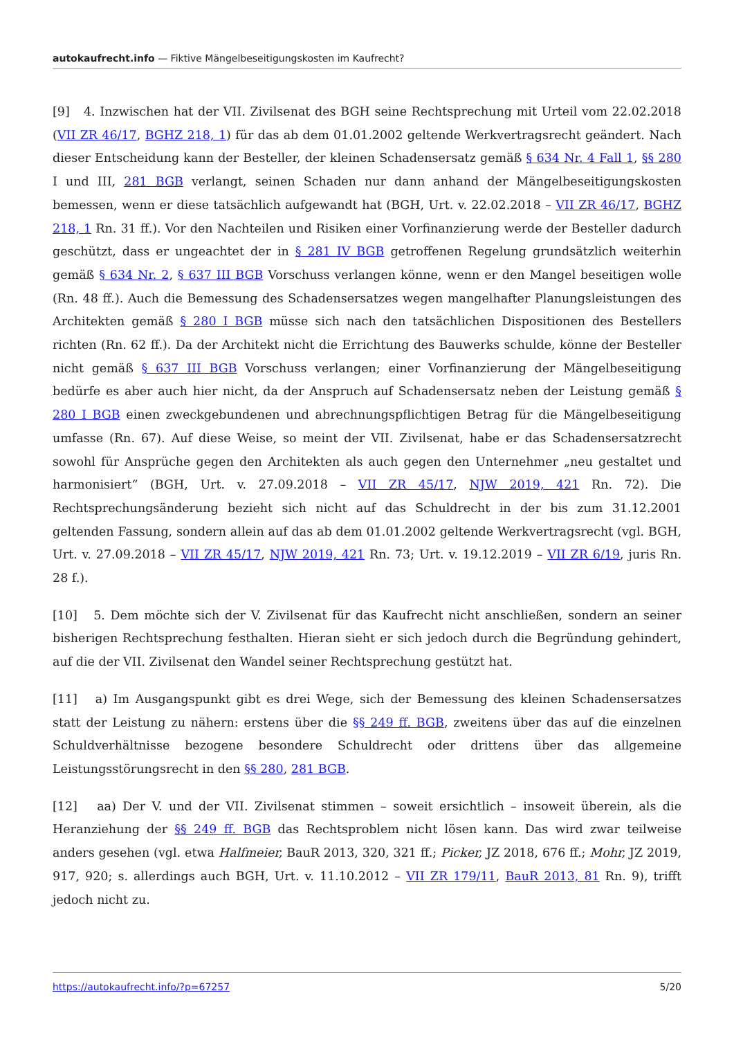autokaufrecht.info — Fiktive Mängelbeseitigungskosten im Kaufrecht?
[9] 4. Inzwischen hat der VII. Zivilsenat des BGH seine Rechtsprechung mit Urteil vom 22.02.2018 (VII ZR 46/17, BGHZ 218, 1) für das ab dem 01.01.2002 geltende Werkvertragsrecht geändert. Nach dieser Entscheidung kann der Besteller, der kleinen Schadensersatz gemäß § 634 Nr. 4 Fall 1, §§ 280 I und III, 281 BGB verlangt, seinen Schaden nur dann anhand der Mängelbeseitigungskosten bemessen, wenn er diese tatsächlich aufgewandt hat (BGH, Urt. v. 22.02.2018 – VII ZR 46/17, BGHZ 218, 1 Rn. 31 ff.). Vor den Nachteilen und Risiken einer Vorfinanzierung werde der Besteller dadurch geschützt, dass er ungeachtet der in § 281 IV BGB getroffenen Regelung grundsätzlich weiterhin gemäß § 634 Nr. 2, § 637 III BGB Vorschuss verlangen könne, wenn er den Mangel beseitigen wolle (Rn. 48 ff.). Auch die Bemessung des Schadensersatzes wegen mangelhafter Planungsleistungen des Architekten gemäß § 280 I BGB müsse sich nach den tatsächlichen Dispositionen des Bestellers richten (Rn. 62 ff.). Da der Architekt nicht die Errichtung des Bauwerks schulde, könne der Besteller nicht gemäß § 637 III BGB Vorschuss verlangen; einer Vorfinanzierung der Mängelbeseitigung bedürfe es aber auch hier nicht, da der Anspruch auf Schadensersatz neben der Leistung gemäß § 280 I BGB einen zweckgebundenen und abrechnungspflichtigen Betrag für die Mängelbeseitigung umfasse (Rn. 67). Auf diese Weise, so meint der VII. Zivilsenat, habe er das Schadensersatzrecht sowohl für Ansprüche gegen den Architekten als auch gegen den Unternehmer „neu gestaltet und harmonisiert“ (BGH, Urt. v. 27.09.2018 – VII ZR 45/17, NJW 2019, 421 Rn. 72). Die Rechtsprechungsänderung bezieht sich nicht auf das Schuldrecht in der bis zum 31.12.2001 geltenden Fassung, sondern allein auf das ab dem 01.01.2002 geltende Werkvertragsrecht (vgl. BGH, Urt. v. 27.09.2018 – VII ZR 45/17, NJW 2019, 421 Rn. 73; Urt. v. 19.12.2019 – VII ZR 6/19, juris Rn. 28 f.).
[10] 5. Dem möchte sich der V. Zivilsenat für das Kaufrecht nicht anschließen, sondern an seiner bisherigen Rechtsprechung festhalten. Hieran sieht er sich jedoch durch die Begründung gehindert, auf die der VII. Zivilsenat den Wandel seiner Rechtsprechung gestützt hat.
[11] a) Im Ausgangspunkt gibt es drei Wege, sich der Bemessung des kleinen Schadensersatzes statt der Leistung zu nähern: erstens über die §§ 249 ff. BGB, zweitens über das auf die einzelnen Schuldverhältnisse bezogene besondere Schuldrecht oder drittens über das allgemeine Leistungsstörungsrecht in den §§ 280, 281 BGB.
[12] aa) Der V. und der VII. Zivilsenat stimmen – soweit ersichtlich – insoweit überein, als die Heranziehung der §§ 249 ff. BGB das Rechtsproblem nicht lösen kann. Das wird zwar teilweise anders gesehen (vgl. etwa Halfmeier, BauR 2013, 320, 321 ff.; Picker, JZ 2018, 676 ff.; Mohr, JZ 2019, 917, 920; s. allerdings auch BGH, Urt. v. 11.10.2012 – VII ZR 179/11, BauR 2013, 81 Rn. 9), trifft jedoch nicht zu.
https://autokaufrecht.info/?p=67257 5/20